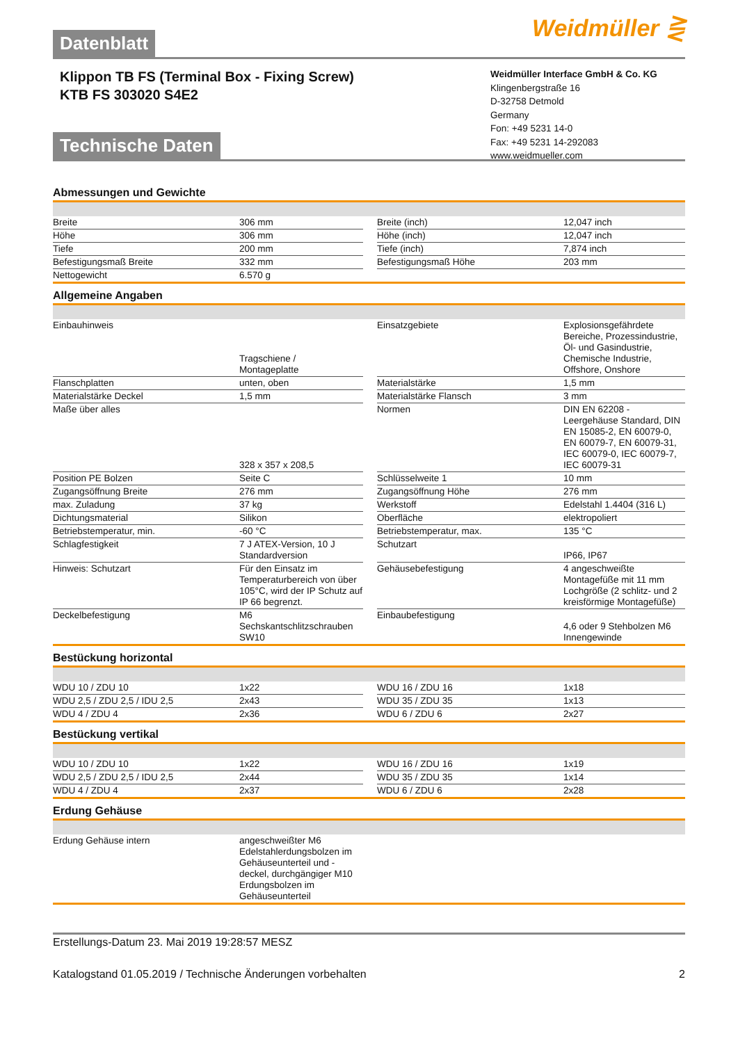Datenblatt
Weidmüller ⋛
Klippon TB FS (Terminal Box - Fixing Screw)
KTB FS 303020 S4E2
Weidmüller Interface GmbH & Co. KG
Klingenbergstraße 16
D-32758 Detmold
Germany
Fon: +49 5231 14-0
Fax: +49 5231 14-292083
www.weidmueller.com
Technische Daten
Abmessungen und Gewichte
| Breite | 306 mm | | Breite (inch) | 12,047 inch |
| Höhe | 306 mm | | Höhe (inch) | 12,047 inch |
| Tiefe | 200 mm | | Tiefe (inch) | 7,874 inch |
| Befestigungsmaß Breite | 332 mm | | Befestigungsmaß Höhe | 203 mm |
| Nettogewicht | 6.570 g | | | |
Allgemeine Angaben
| Einbauhinweis | Tragschiene / Montageplatte | | Einsatzgebiete | Explosionsgefährdete Bereiche, Prozessindustrie, Öl- und Gasindustrie, Chemische Industrie, Offshore, Onshore |
| Flanschplatten | unten, oben | | Materialstärke | 1,5 mm |
| Materialstärke Deckel | 1,5 mm | | Materialstärke Flansch | 3 mm |
| Maße über alles | 328 x 357 x 208,5 | | Normen | DIN EN 62208 - Leergehäuse Standard, DIN EN 15085-2, EN 60079-0, EN 60079-7, EN 60079-31, IEC 60079-0, IEC 60079-7, IEC 60079-31 |
| Position PE Bolzen | Seite C | | Schlüsselweite 1 | 10 mm |
| Zugangsöffnung Breite | 276 mm | | Zugangsöffnung Höhe | 276 mm |
| max. Zuladung | 37 kg | | Werkstoff | Edelstahl 1.4404 (316 L) |
| Dichtungsmaterial | Silikon | | Oberfläche | elektropoliert |
| Betriebstemperatur, min. | -60 °C | | Betriebstemperatur, max. | 135 °C |
| Schlagfestigkeit | 7 J ATEX-Version, 10 J Standardversion | | Schutzart | IP66, IP67 |
| Hinweis: Schutzart | Für den Einsatz im Temperaturbereich von über 105°C, wird der IP Schutz auf IP 66 begrenzt. | | Gehäusebefestigung | 4 angeschweißte Montagefüße mit 11 mm Lochgröße (2 schlitz- und 2 kreisförmige Montagefüße) |
| Deckelbefestigung | M6 Sechskantschlitzschrauben SW10 | | Einbaubefestigung | 4,6 oder 9 Stehbolzen M6 Innengewinde |
Bestückung horizontal
| WDU 10 / ZDU 10 | 1x22 | | WDU 16 / ZDU 16 | 1x18 |
| WDU 2,5 / ZDU 2,5 / IDU 2,5 | 2x43 | | WDU 35 / ZDU 35 | 1x13 |
| WDU 4 / ZDU 4 | 2x36 | | WDU 6 / ZDU 6 | 2x27 |
Bestückung vertikal
| WDU 10 / ZDU 10 | 1x22 | | WDU 16 / ZDU 16 | 1x19 |
| WDU 2,5 / ZDU 2,5 / IDU 2,5 | 2x44 | | WDU 35 / ZDU 35 | 1x14 |
| WDU 4 / ZDU 4 | 2x37 | | WDU 6 / ZDU 6 | 2x28 |
Erdung Gehäuse
| Erdung Gehäuse intern | angeschweißter M6 Edelstahlerdungsbolzen im Gehäuseunterteil und -deckel, durchgängiger M10 Erdungsbolzen im Gehäuseunterteil | | | |
Erstellungs-Datum 23. Mai 2019 19:28:57 MESZ
Katalogstand 01.05.2019 / Technische Änderungen vorbehalten 2